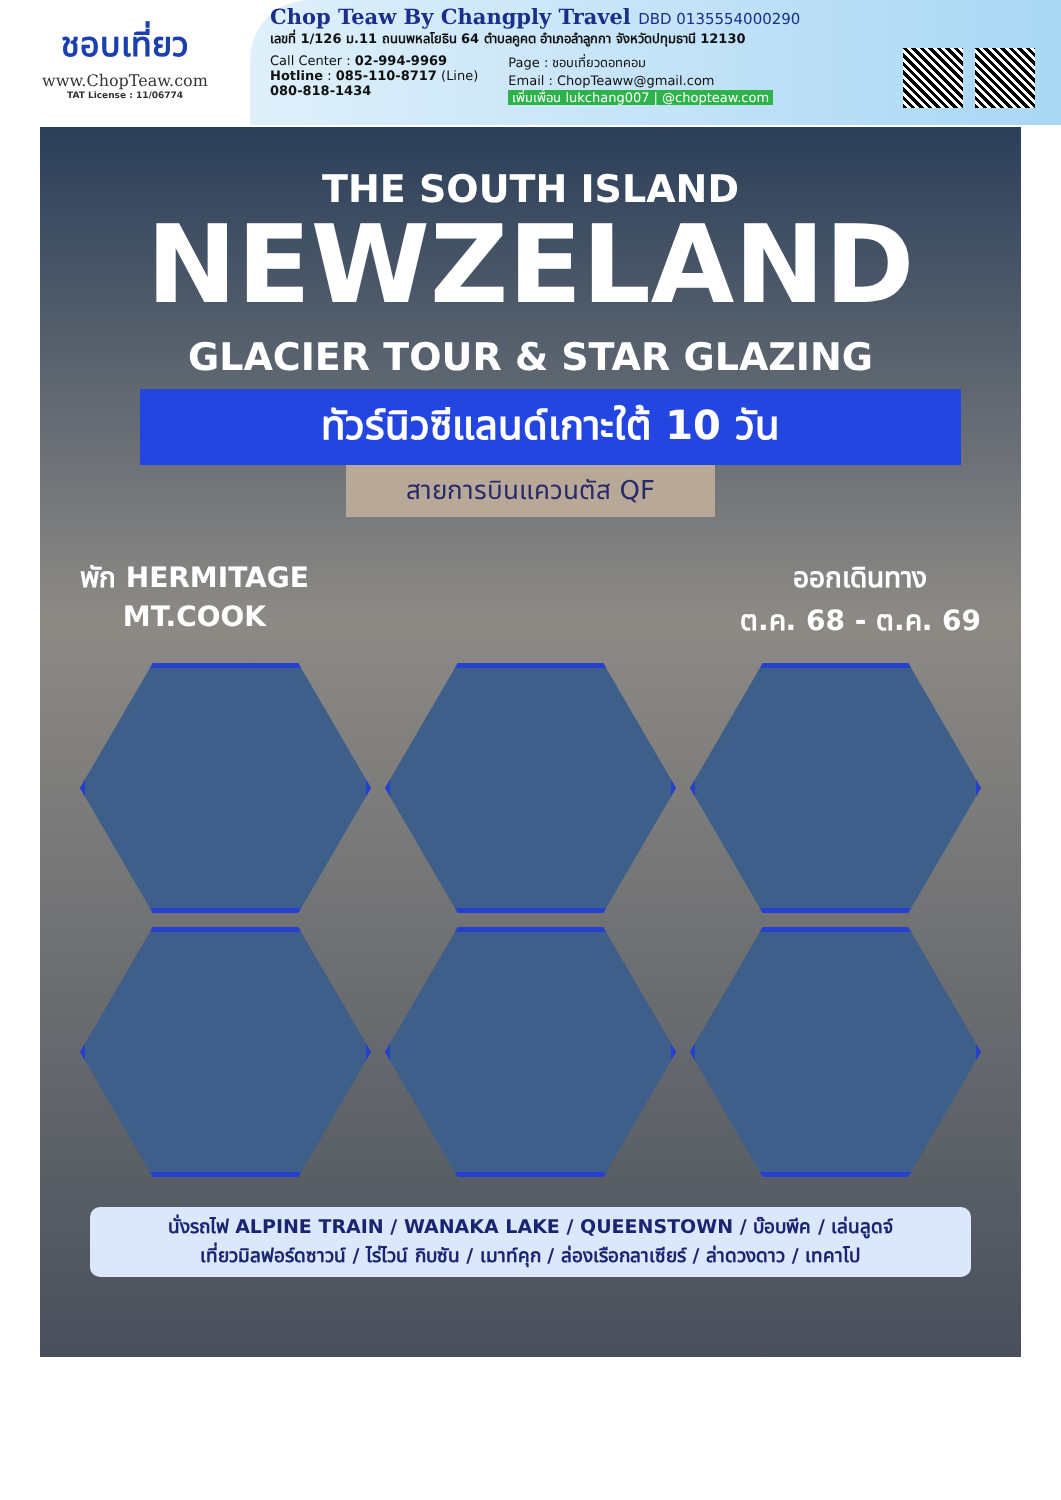ชอบเที่ยว
www.ChopTeaw.com
TAT License : 11/06774
Chop Teaw By Changply Travel DBD 0135554000290
เลขที่ 1/126 ม.11 ถนนพหลโยธิน 64 ตำบลคูคต อำเภอลำลูกกา จังหวัดปทุมธานี 12130
Call Center : 02-994-9969
Hotline : 085-110-8717 (Line)
080-818-1434
Page : ชอบเที่ยวดอทคอม
Email : ChopTeaww@gmail.com
เพิ่มเพื่อน lukchang007 | @chopteaw.com
THE SOUTH ISLAND
NEWZELAND
GLACIER TOUR & STAR GLAZING
ทัวร์นิวซีแลนด์เกาะใต้ 10 วัน
สายการบินแควนตัส QF
พัก HERMITAGE
MT.COOK
ออกเดินทาง
ต.ค. 68 - ต.ค. 69
นั่งรถไฟ ALPINE TRAIN / WANAKA LAKE / QUEENSTOWN / บ๊อบพีค / เล่นลูดจ์
เที่ยวมิลฟอร์ดซาวน์ / ไร่ไวน์ กิบซัน / เมาท์คุก / ล่องเรือกลาเซียร์ / ล่าดวงดาว / เทคาโป